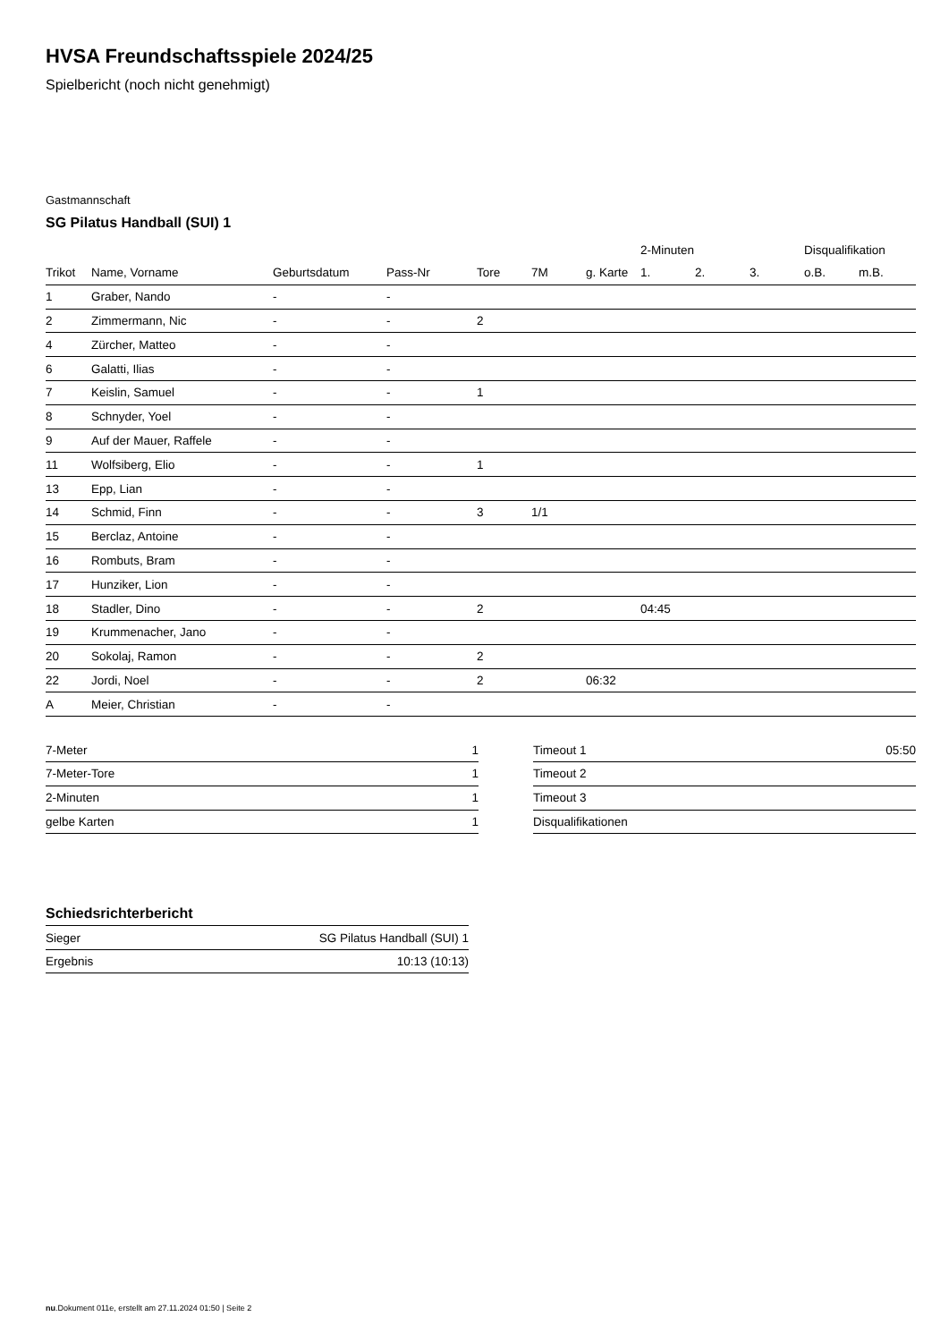HVSA Freundschaftsspiele 2024/25
Spielbericht (noch nicht genehmigt)
Gastmannschaft
SG Pilatus Handball (SUI) 1
| | | | | | | | 2-Minuten | | | Disqualifikation | |
| --- | --- | --- | --- | --- | --- | --- | --- | --- | --- | --- | --- |
| Trikot | Name, Vorname | Geburtsdatum | Pass-Nr | Tore | 7M | g. Karte | 1. | 2. | 3. | o.B. | m.B. |
| 1 | Graber, Nando | - | - | | | | | | | | |
| 2 | Zimmermann, Nic | - | - | 2 | | | | | | | |
| 4 | Zürcher, Matteo | - | - | | | | | | | | |
| 6 | Galatti, Ilias | - | - | | | | | | | | |
| 7 | Keislin, Samuel | - | - | 1 | | | | | | | |
| 8 | Schnyder, Yoel | - | - | | | | | | | | |
| 9 | Auf der Mauer, Raffele | - | - | | | | | | | | |
| 11 | Wolfsiberg, Elio | - | - | 1 | | | | | | | |
| 13 | Epp, Lian | - | - | | | | | | | | |
| 14 | Schmid, Finn | - | - | 3 | 1/1 | | | | | | |
| 15 | Berclaz, Antoine | - | - | | | | | | | | |
| 16 | Rombuts, Bram | - | - | | | | | | | | |
| 17 | Hunziker, Lion | - | - | | | | | | | | |
| 18 | Stadler, Dino | - | - | 2 | | | 04:45 | | | | |
| 19 | Krummenacher, Jano | - | - | | | | | | | | |
| 20 | Sokolaj, Ramon | - | - | 2 | | | | | | | |
| 22 | Jordi, Noel | - | - | 2 | | 06:32 | | | | | |
| A | Meier, Christian | - | - | | | | | | | | |
| 7-Meter | 1 |
| 7-Meter-Tore | 1 |
| 2-Minuten | 1 |
| gelbe Karten | 1 |
| Timeout 1 | 05:50 |
| Timeout 2 | |
| Timeout 3 | |
| Disqualifikationen | |
Schiedsrichterbericht
| Sieger | SG Pilatus Handball (SUI) 1 |
| Ergebnis | 10:13 (10:13) |
nu.Dokument 011e, erstellt am 27.11.2024 01:50 | Seite 2